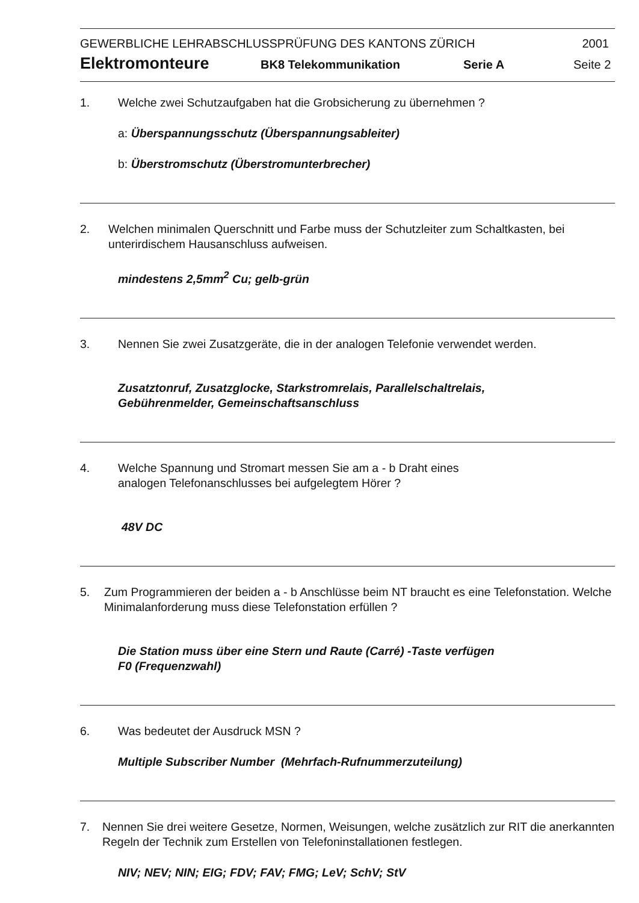GEWERBLICHE LEHRABSCHLUSSPRÜFUNG DES KANTONS ZÜRICH 2001
Elektromonteure BK8 Telekommunikation Serie A Seite 2
1. Welche zwei Schutzaufgaben hat die Grobsicherung zu übernehmen ?
a: Überspannungsschutz (Überspannungsableiter)
b: Überstromschutz (Überstromunterbrecher)
2. Welchen minimalen Querschnitt und Farbe muss der Schutzleiter zum Schaltkasten, bei unterirdischem Hausanschluss aufweisen.
mindestens 2,5mm<sup>2</sup> Cu; gelb-grün
3. Nennen Sie zwei Zusatzgeräte, die in der analogen Telefonie verwendet werden.
Zusatztonruf, Zusatzglocke, Starkstromrelais, Parallelschaltrelais,
Gebührenmelder, Gemeinschaftsanschluss
4. Welche Spannung und Stromart messen Sie am a - b Draht eines
analogen Telefonanschlusses bei aufgelegtem Hörer ?
48V DC
5. Zum Programmieren der beiden a - b Anschlüsse beim NT braucht es eine Telefonstation. Welche Minimalanforderung muss diese Telefonstation erfüllen ?
Die Station muss über eine Stern und Raute (Carré) -Taste verfügen
F0 (Frequenzwahl)
6. Was bedeutet der Ausdruck MSN ?
Multiple Subscriber Number (Mehrfach-Rufnummerzuteilung)
7. Nennen Sie drei weitere Gesetze, Normen, Weisungen, welche zusätzlich zur RIT die anerkannten Regeln der Technik zum Erstellen von Telefoninstallationen festlegen.
NIV; NEV; NIN; EIG; FDV; FAV; FMG; LeV; SchV; StV